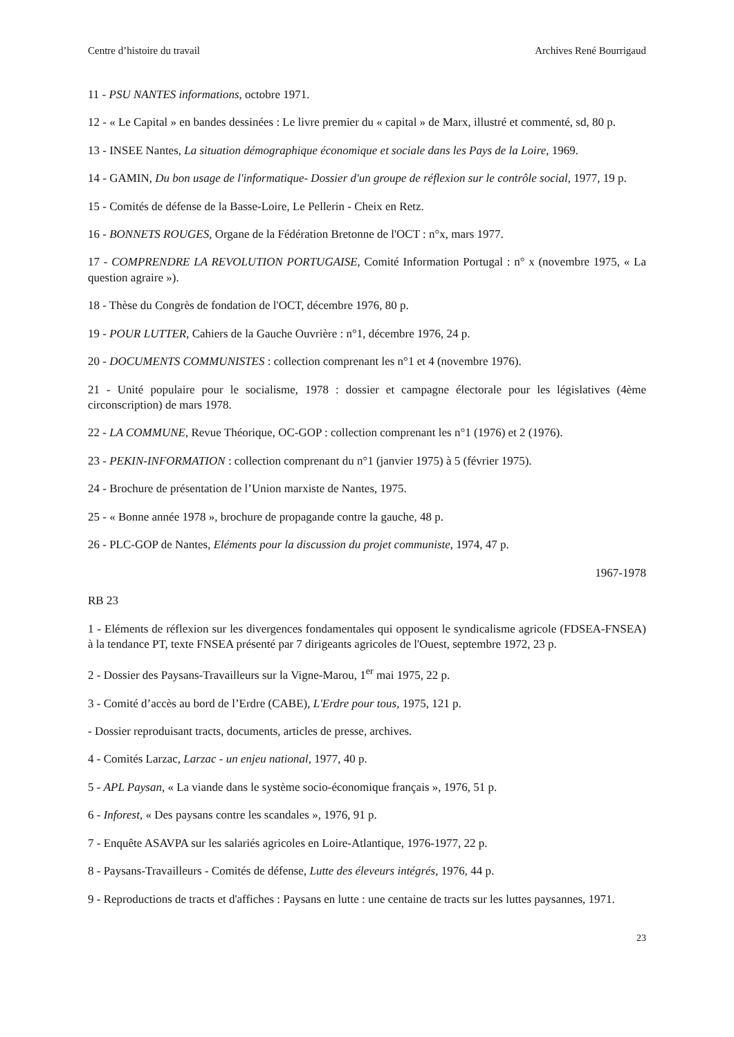Centre d’histoire du travail Archives René Bourrigaud
11 - PSU NANTES informations, octobre 1971.
12 - « Le Capital » en bandes dessinées : Le livre premier du « capital » de Marx, illustré et commenté, sd, 80 p.
13 - INSEE Nantes, La situation démographique économique et sociale dans les Pays de la Loire, 1969.
14 - GAMIN, Du bon usage de l'informatique- Dossier d'un groupe de réflexion sur le contrôle social, 1977, 19 p.
15 - Comités de défense de la Basse-Loire, Le Pellerin - Cheix en Retz.
16 - BONNETS ROUGES, Organe de la Fédération Bretonne de l'OCT : n°x, mars 1977.
17 - COMPRENDRE LA REVOLUTION PORTUGAISE, Comité Information Portugal : n° x (novembre 1975, « La question agraire »).
18 - Thèse du Congrès de fondation de l'OCT, décembre 1976, 80 p.
19 - POUR LUTTER, Cahiers de la Gauche Ouvrière : n°1, décembre 1976, 24 p.
20 - DOCUMENTS COMMUNISTES : collection comprenant les n°1 et 4 (novembre 1976).
21 - Unité populaire pour le socialisme, 1978 : dossier et campagne électorale pour les législatives (4ème circonscription) de mars 1978.
22 - LA COMMUNE, Revue Théorique, OC-GOP : collection comprenant les n°1 (1976) et 2 (1976).
23 - PEKIN-INFORMATION : collection comprenant du n°1 (janvier 1975) à 5 (février 1975).
24 - Brochure de présentation de l’Union marxiste de Nantes, 1975.
25 - « Bonne année 1978 », brochure de propagande contre la gauche, 48 p.
26 - PLC-GOP de Nantes, Eléments pour la discussion du projet communiste, 1974, 47 p.
1967-1978
RB 23
1 - Eléments de réflexion sur les divergences fondamentales qui opposent le syndicalisme agricole (FDSEA-FNSEA) à la tendance PT, texte FNSEA présenté par 7 dirigeants agricoles de l'Ouest, septembre 1972, 23 p.
2 - Dossier des Paysans-Travailleurs sur la Vigne-Marou, 1<sup>er</sup> mai 1975, 22 p.
3 - Comité d’accès au bord de l’Erdre (CABE), L'Erdre pour tous, 1975, 121 p.
- Dossier reproduisant tracts, documents, articles de presse, archives.
4 - Comités Larzac, Larzac - un enjeu national, 1977, 40 p.
5 - APL Paysan, « La viande dans le système socio-économique français », 1976, 51 p.
6 - Inforest, « Des paysans contre les scandales », 1976, 91 p.
7 - Enquête ASAVPA sur les salariés agricoles en Loire-Atlantique, 1976-1977, 22 p.
8 - Paysans-Travailleurs - Comités de défense, Lutte des éleveurs intégrés, 1976, 44 p.
9 - Reproductions de tracts et d'affiches : Paysans en lutte : une centaine de tracts sur les luttes paysannes, 1971.
23